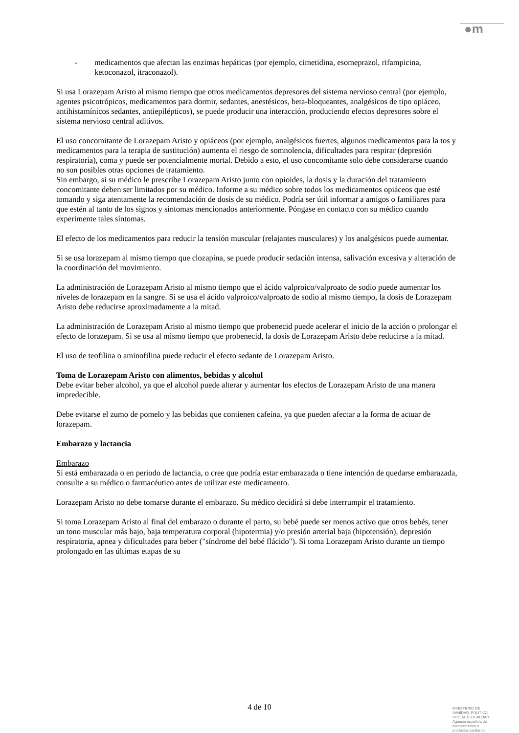●m
- medicamentos que afectan las enzimas hepáticas (por ejemplo, cimetidina, esomeprazol, rifampicina, ketoconazol, itraconazol).
Si usa Lorazepam Aristo al mismo tiempo que otros medicamentos depresores del sistema nervioso central (por ejemplo, agentes psicotrópicos, medicamentos para dormir, sedantes, anestésicos, beta-bloqueantes, analgésicos de tipo opiáceo, antihistamínicos sedantes, antiepilépticos), se puede producir una interacción, produciendo efectos depresores sobre el sistema nervioso central aditivos.
El uso concomitante de Lorazepam Aristo y opiáceos (por ejemplo, analgésicos fuertes, algunos medicamentos para la tos y medicamentos para la terapia de sustitución) aumenta el riesgo de somnolencia, dificultades para respirar (depresión respiratoria), coma y puede ser potencialmente mortal. Debido a esto, el uso concomitante solo debe considerarse cuando no son posibles otras opciones de tratamiento.
Sin embargo, si su médico le prescribe Lorazepam Aristo junto con opioides, la dosis y la duración del tratamiento concomitante deben ser limitados por su médico. Informe a su médico sobre todos los medicamentos opiáceos que esté tomando y siga atentamente la recomendación de dosis de su médico. Podría ser útil informar a amigos o familiares para que estén al tanto de los signos y síntomas mencionados anteriormente. Póngase en contacto con su médico cuando experimente tales síntomas.
El efecto de los medicamentos para reducir la tensión muscular (relajantes musculares) y los analgésicos puede aumentar.
Si se usa lorazepam al mismo tiempo que clozapina, se puede producir sedación intensa, salivación excesiva y alteración de la coordinación del movimiento.
La administración de Lorazepam Aristo al mismo tiempo que el ácido valproico/valproato de sodio puede aumentar los niveles de lorazepam en la sangre. Si se usa el ácido valproico/valproato de sodio al mismo tiempo, la dosis de Lorazepam Aristo debe reducirse aproximadamente a la mitad.
La administración de Lorazepam Aristo al mismo tiempo que probenecid puede acelerar el inicio de la acción o prolongar el efecto de lorazepam. Si se usa al mismo tiempo que probenecid, la dosis de Lorazepam Aristo debe reducirse a la mitad.
El uso de teofilina o aminofilina puede reducir el efecto sedante de Lorazepam Aristo.
Toma de Lorazepam Aristo con alimentos, bebidas y alcohol
Debe evitar beber alcohol, ya que el alcohol puede alterar y aumentar los efectos de Lorazepam Aristo de una manera impredecible.
Debe evitarse el zumo de pomelo y las bebidas que contienen cafeína, ya que pueden afectar a la forma de actuar de lorazepam.
Embarazo y lactancia
Embarazo
Si está embarazada o en periodo de lactancia, o cree que podría estar embarazada o tiene intención de quedarse embarazada, consulte a su médico o farmacéutico antes de utilizar este medicamento.
Lorazepam Aristo no debe tomarse durante el embarazo. Su médico decidirá si debe interrumpir el tratamiento.
Si toma Lorazepam Aristo al final del embarazo o durante el parto, su bebé puede ser menos activo que otros bebés, tener un tono muscular más bajo, baja temperatura corporal (hipotermia) y/o presión arterial baja (hipotensión), depresión respiratoria, apnea y dificultades para beber ("síndrome del bebé flácido"). Si toma Lorazepam Aristo durante un tiempo prolongado en las últimas etapas de su
4 de 10
MINISTERIO DE
SANIDAD, POLITICA
SOCIAL E IGUALDAD
Agencia española de
medicamentos y
productos sanitarios